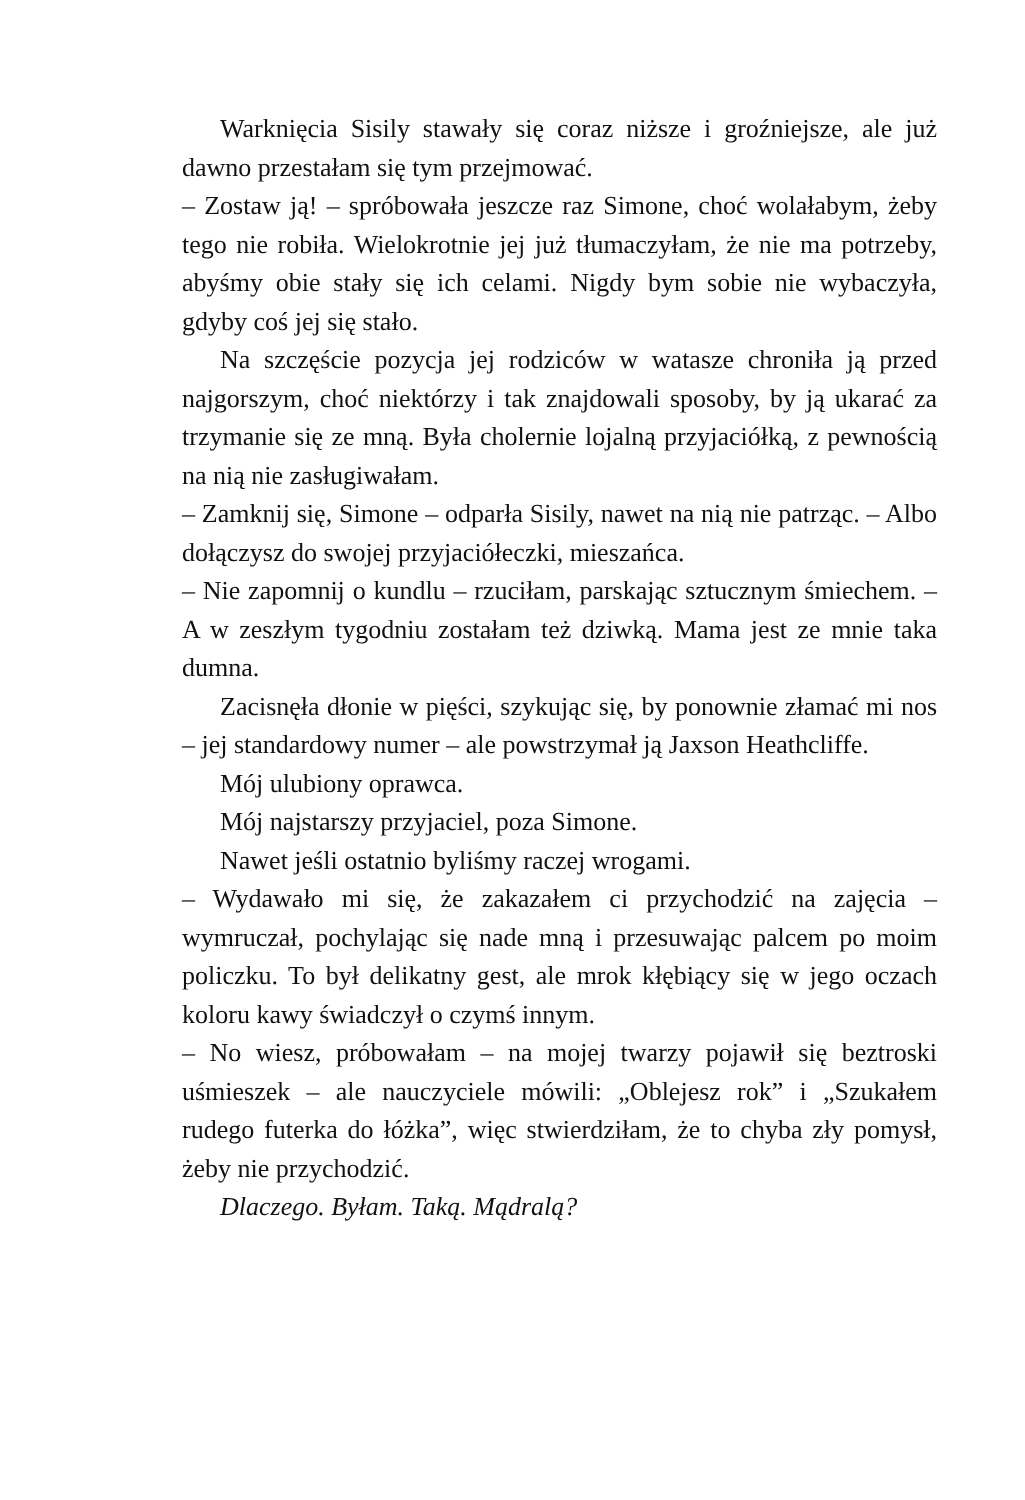Warknięcia Sisily stawały się coraz niższe i groźniejsze, ale już dawno przestałam się tym przejmować.
– Zostaw ją! – spróbowała jeszcze raz Simone, choć wolałabym, żeby tego nie robiła. Wielokrotnie jej już tłumaczyłam, że nie ma potrzeby, abyśmy obie stały się ich celami. Nigdy bym sobie nie wybaczyła, gdyby coś jej się stało.
Na szczęście pozycja jej rodziców w watasze chroniła ją przed najgorszym, choć niektórzy i tak znajdowali sposoby, by ją ukarać za trzymanie się ze mną. Była cholernie lojalną przyjaciółką, z pewnością na nią nie zasługiwałam.
– Zamknij się, Simone – odparła Sisily, nawet na nią nie patrząc. – Albo dołączysz do swojej przyjaciółeczki, mieszańca.
– Nie zapomnij o kundlu – rzuciłam, parskając sztucznym śmiechem. – A w zeszłym tygodniu zostałam też dziwką. Mama jest ze mnie taka dumna.
Zacisnęła dłonie w pięści, szykując się, by ponownie złamać mi nos – jej standardowy numer – ale powstrzymał ją Jaxson Heathcliffe.
Mój ulubiony oprawca.
Mój najstarszy przyjaciel, poza Simone.
Nawet jeśli ostatnio byliśmy raczej wrogami.
– Wydawało mi się, że zakazałem ci przychodzić na zajęcia – wymruczał, pochylając się nade mną i przesuwając palcem po moim policzku. To był delikatny gest, ale mrok kłębiący się w jego oczach koloru kawy świadczył o czymś innym.
– No wiesz, próbowałam – na mojej twarzy pojawił się beztroski uśmieszek – ale nauczyciele mówili: „Oblejesz rok” i „Szukałem rudego futerka do łóżka”, więc stwierdziłam, że to chyba zły pomysł, żeby nie przychodzić.
Dlaczego. Byłam. Taką. Mądralą?